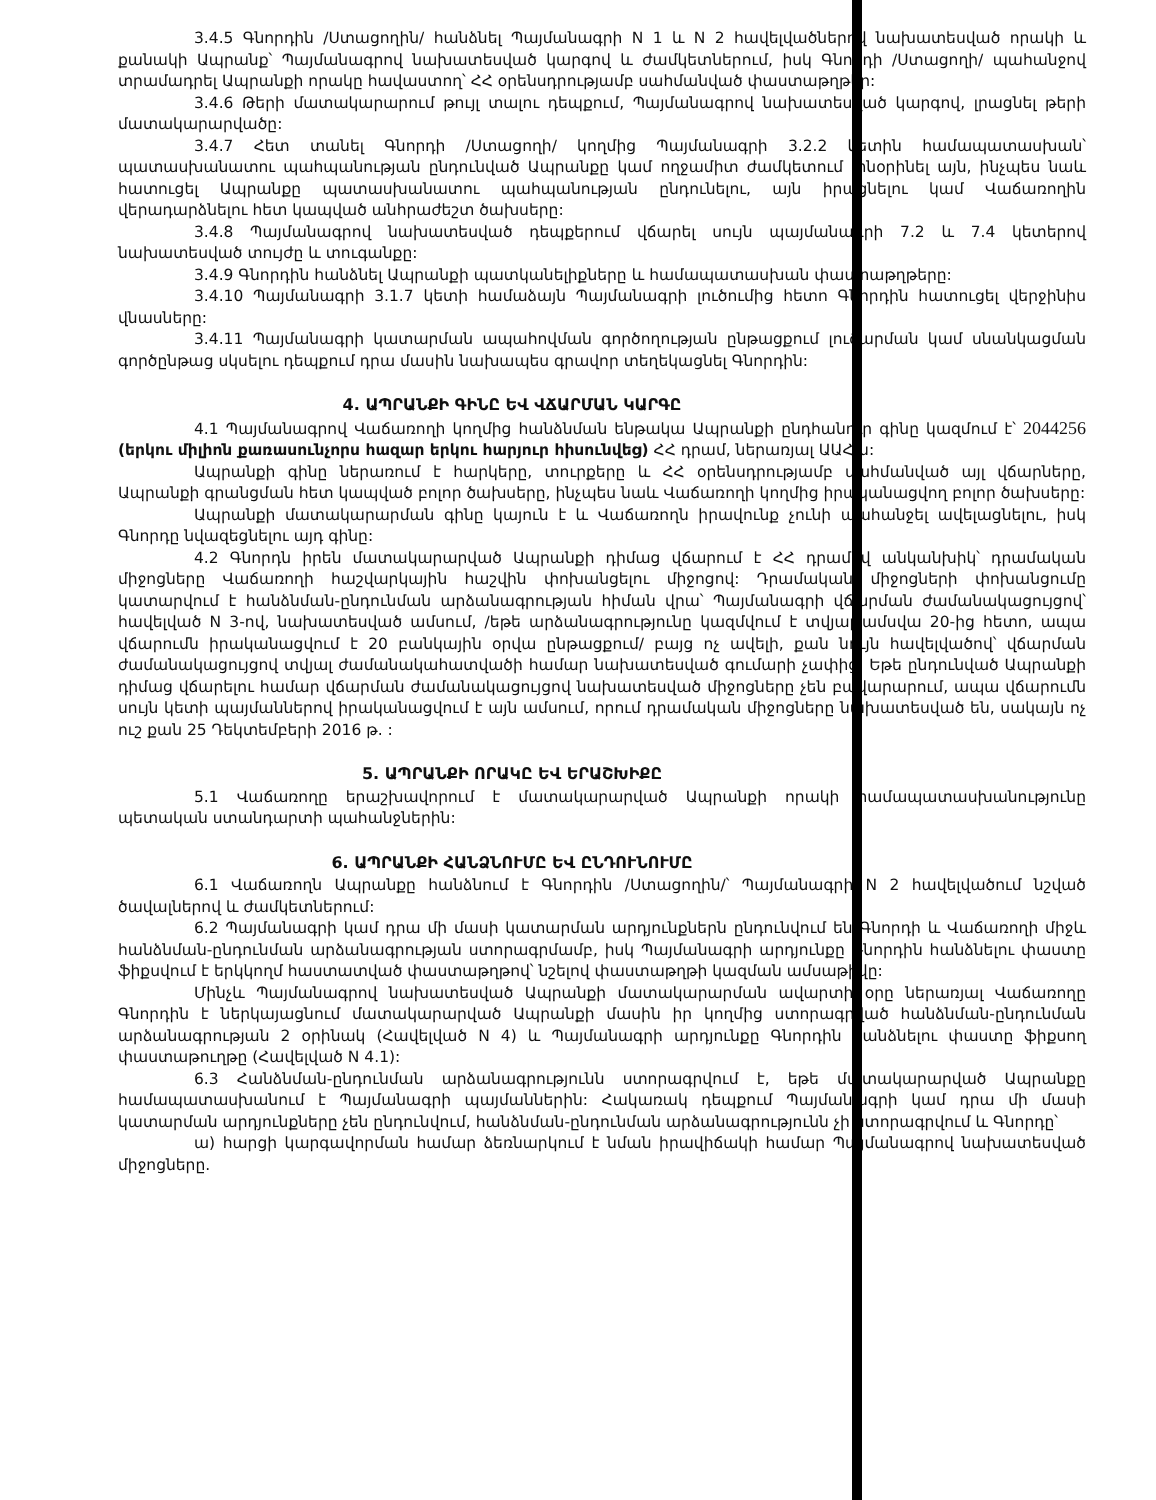3.4.5 Գնորդին /Ստացողին/ հանձնել Պայմանագրի N 1 և N 2 հավելվածներով նախատեսված որակի և քանակի Ապրանք՝ Պայմանագրով նախատեսված կարգով և ժամկետներում, իսկ Գնորդի /Ստացողի/ պահանջով տրամադրել Ապրանքի որակը հավաստող՝ ՀՀ օրենսդրությամբ սահմանված փաստաթղթեր:
3.4.6 Թերի մատակարարում թույլ տալու դեպքում, Պայմանագրով նախատեսված կարգով, լրացնել թերի մատակարարվածը:
3.4.7 Հետ տանել Գնորդի /Ստացողի/ կողմից Պայմանագրի 3.2.2 կետին համապատասխան՝ պատասխանատու պահպանության ընդունված Ապրանքը կամ ողջամիտ ժամկետում տնօրինել այն, ինչպես նաև հատուցել Ապրանքը պատասխանատու պահպանության ընդունելու, այն իրացնելու կամ Վաճառողին վերադարձնելու հետ կապված անհրաժեշտ ծախսերը:
3.4.8 Պայմանագրով նախատեսված դեպքերում վճարել սույն պայմանագրի 7.2 և 7.4 կետերով նախատեսված տույժը և տուգանքը:
3.4.9 Գնորդին հանձնել Ապրանքի պատկանելիքները և համապատասխան փաստաթղթերը:
3.4.10 Պայմանագրի 3.1.7 կետի համաձայն Պայմանագրի լուծումից հետո Գնորդին հատուցել վերջինիս վնասները:
3.4.11 Պայմանագրի կատարման ապահովման գործողության ընթացքում լուծարման կամ սնանկացման գործընթաց սկսելու դեպքում դրա մասին նախապես գրավոր տեղեկացնել Գնորդին:
4. ԱՊՐԱՆՔԻ ԳԻՆԸ ԵՎ ՎՃԱՐՄԱՆ ԿԱՐԳԸ
4.1 Պայմանագրով Վաճառողի կողմից հանձնման ենթակա Ապրանքի ընդհանուր գինը կազմում է՝ 2044256 (երկու միլիոն քառասունչորս հազար երկու հարյուր հիսունվեց) ՀՀ դրամ, ներառյալ ԱԱՀ-ն:
Ապրանքի գինը ներառում է հարկերը, տուրքերը և ՀՀ օրենսդրությամբ սահմանված այլ վճարները, Ապրանքի գրանցման հետ կապված բոլոր ծախսերը, ինչպես նաև Վաճառողի կողմից իրականացվող բոլոր ծախսերը:
Ապրանքի մատակարարման գինը կայուն է և Վաճառողն իրավունք չունի պահանջել ավելացնելու, իսկ Գնորդը նվազեցնելու այդ գինը:
4.2 Գնորդն իրեն մատակարարված Ապրանքի դիմաց վճարում է ՀՀ դրամով անկանխիկ՝ դրամական միջոցները Վաճառողի հաշվարկային հաշվին փոխանցելու միջոցով: Դրամական միջոցների փոխանցումը կատարվում է հանձնման-ընդունման արձանագրության հիման վրա՝ Պայմանագրի վճարման ժամանակացույցով՝ հավելված N 3-ով, նախատեսված ամսում, /եթե արձանագրությունը կազմվում է տվյալ ամսվա 20-ից հետո, ապա վճարումն իրականացվում է 20 բանկային օրվա ընթացքում/ բայց ոչ ավելի, քան նույն հավելվածով՝ վճարման ժամանակացույցով տվյալ ժամանակահատվածի համար նախատեսված գումարի չափից: Եթե ընդունված Ապրանքի դիմաց վճարելու համար վճարման ժամանակացույցով նախատեսված միջոցները չեն բավարարում, ապա վճարումն սույն կետի պայմաններով իրականացվում է այն ամսում, որում դրամական միջոցները նախատեսված են, սակայն ոչ ուշ քան 25 Դեկտեմբերի 2016 թ. :
5. ԱՊՐԱՆՔԻ ՈՐԱԿԸ ԵՎ ԵՐԱՇԽԻՔԸ
5.1 Վաճառողը երաշխավորում է մատակարարված Ապրանքի որակի համապատասխանությունը պետական ստանդարտի պահանջներին:
6. ԱՊՐԱՆՔԻ ՀԱՆՁՆՈՒՄԸ ԵՎ ԸՆԴՈՒՆՈՒՄԸ
6.1 Վաճառողն Ապրանքը հանձնում է Գնորդին /Ստացողին/՝ Պայմանագրի N 2 հավելվածում նշված ծավալներով և ժամկետներում:
6.2 Պայմանագրի կամ դրա մի մասի կատարման արդյունքներն ընդունվում են Գնորդի և Վաճառողի միջև հանձնման-ընդունման արձանագրության ստորագրմամբ, իսկ Պայմանագրի արդյունքը Գնորդին հանձնելու փաստը ֆիքսվում է երկկողմ հաստատված փաստաթղթով՝ նշելով փաստաթղթի կազման ամսաթիվը:
Մինչև Պայմանագրով նախատեսված Ապրանքի մատակարարման ավարտի օրը ներառյալ Վաճառողը Գնորդին է ներկայացնում մատակարարված Ապրանքի մասին իր կողմից ստորագրված հանձնման-ընդունման արձանագրության 2 օրինակ (Հավելված N 4) և Պայմանագրի արդյունքը Գնորդին հանձնելու փաստը ֆիքսող փաստաթուղթը (Հավելված N 4.1):
6.3 Հանձնման-ընդունման արձանագրությունն ստորագրվում է, եթե մատակարարված Ապրանքը համապատասխանում է Պայմանագրի պայմաններին: Հակառակ դեպքում Պայմանագրի կամ դրա մի մասի կատարման արդյունքները չեն ընդունվում, հանձնման-ընդունման արձանագրությունն չի ստորագրվում և Գնորդը՝
ա) հարցի կարգավորման համար ձեռնարկում է նման իրավիճակի համար Պայմանագրով նախատեսված միջոցները.